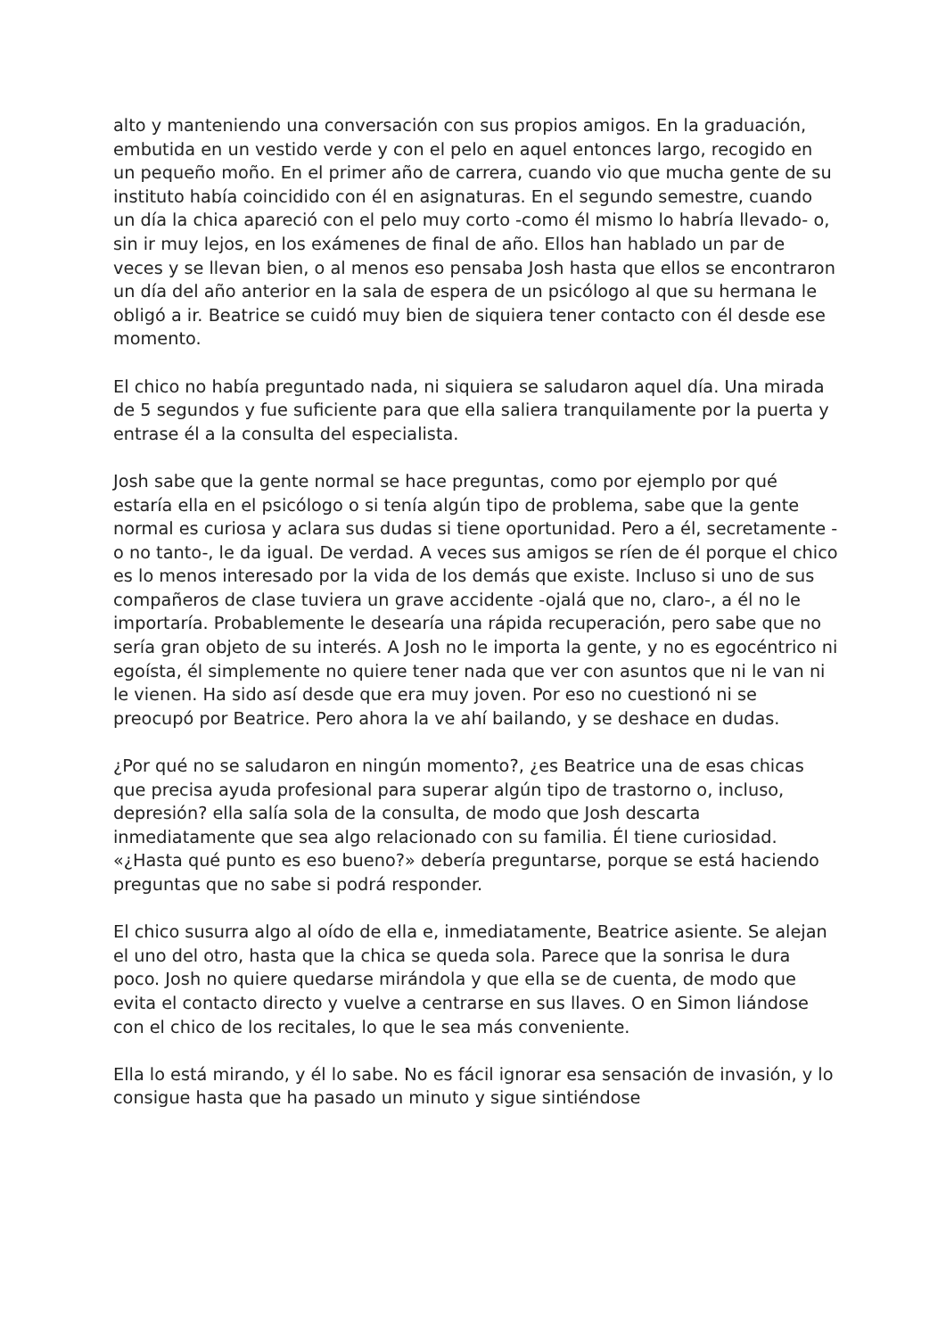alto y manteniendo una conversación con sus propios amigos. En la graduación, embutida en un vestido verde y con el pelo en aquel entonces largo, recogido en un pequeño moño. En el primer año de carrera, cuando vio que mucha gente de su instituto había coincidido con él en asignaturas. En el segundo semestre, cuando un día la chica apareció con el pelo muy corto -como él mismo lo habría llevado- o, sin ir muy lejos, en los exámenes de final de año. Ellos han hablado un par de veces y se llevan bien, o al menos eso pensaba Josh hasta que ellos se encontraron un día del año anterior en la sala de espera de un psicólogo al que su hermana le obligó a ir. Beatrice se cuidó muy bien de siquiera tener contacto con él desde ese momento.
El chico no había preguntado nada, ni siquiera se saludaron aquel día. Una mirada de 5 segundos y fue suficiente para que ella saliera tranquilamente por la puerta y entrase él a la consulta del especialista.
Josh sabe que la gente normal se hace preguntas, como por ejemplo por qué estaría ella en el psicólogo o si tenía algún tipo de problema, sabe que la gente normal es curiosa y aclara sus dudas si tiene oportunidad. Pero a él, secretamente -o no tanto-, le da igual. De verdad. A veces sus amigos se ríen de él porque el chico es lo menos interesado por la vida de los demás que existe. Incluso si uno de sus compañeros de clase tuviera un grave accidente -ojalá que no, claro-, a él no le importaría. Probablemente le desearía una rápida recuperación, pero sabe que no sería gran objeto de su interés. A Josh no le importa la gente, y no es egocéntrico ni egoísta, él simplemente no quiere tener nada que ver con asuntos que ni le van ni le vienen. Ha sido así desde que era muy joven. Por eso no cuestionó ni se preocupó por Beatrice. Pero ahora la ve ahí bailando, y se deshace en dudas.
¿Por qué no se saludaron en ningún momento?, ¿es Beatrice una de esas chicas que precisa ayuda profesional para superar algún tipo de trastorno o, incluso, depresión? ella salía sola de la consulta, de modo que Josh descarta inmediatamente que sea algo relacionado con su familia. Él tiene curiosidad. «¿Hasta qué punto es eso bueno?» debería preguntarse, porque se está haciendo preguntas que no sabe si podrá responder.
El chico susurra algo al oído de ella e, inmediatamente, Beatrice asiente. Se alejan el uno del otro, hasta que la chica se queda sola. Parece que la sonrisa le dura poco. Josh no quiere quedarse mirándola y que ella se de cuenta, de modo que evita el contacto directo y vuelve a centrarse en sus llaves. O en Simon liándose con el chico de los recitales, lo que le sea más conveniente.
Ella lo está mirando, y él lo sabe. No es fácil ignorar esa sensación de invasión, y lo consigue hasta que ha pasado un minuto y sigue sintiéndose